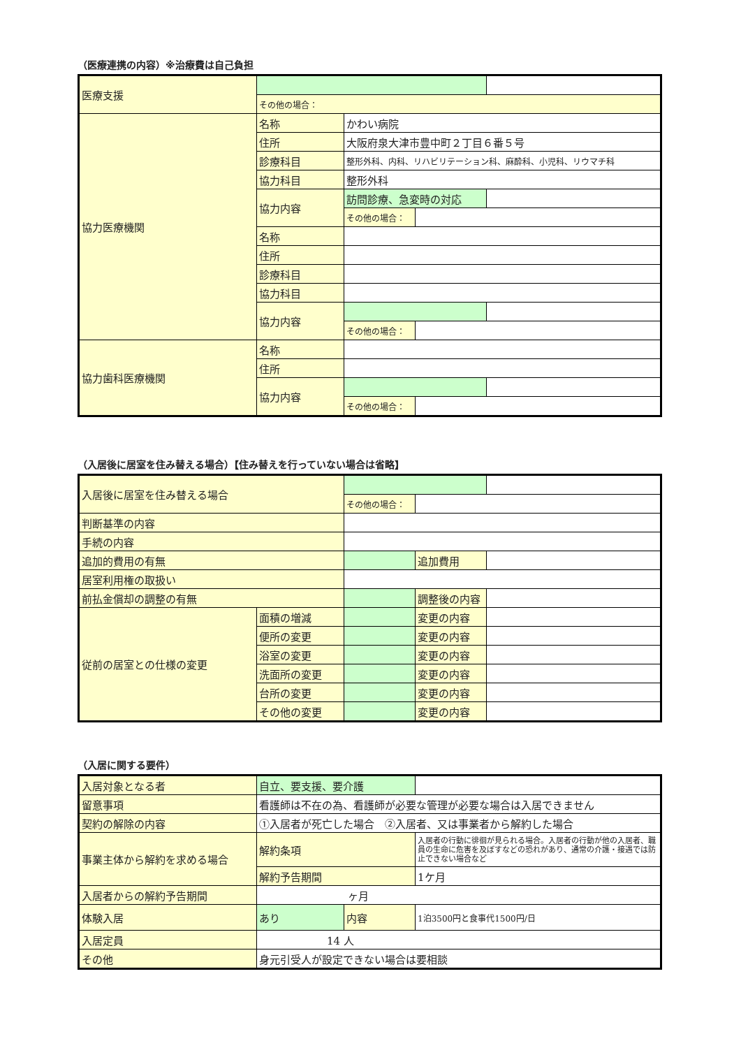（医療連携の内容）※治療費は自己負担
| 医療支援 | | | | |
| | その他の場合： | | | |
| 協力医療機関 | 名称 | かわい病院 | | |
| | 住所 | 大阪府泉大津市豊中町２丁目６番５号 | | |
| | 診療科目 | 整形外科、内科、リハビリテーション科、麻酔科、小児科、リウマチ科 | | |
| | 協力科目 | 整形外科 | | |
| | 協力内容 | 訪問診療、急変時の対応 | | |
| | | その他の場合： | | |
| | 名称 | | | |
| | 住所 | | | |
| | 診療科目 | | | |
| | 協力科目 | | | |
| | 協力内容 | | | |
| | | その他の場合： | | |
| 協力歯科医療機関 | 名称 | | | |
| | 住所 | | | |
| | 協力内容 | | | |
| | | その他の場合： | | |
（入居後に居室を住み替える場合）【住み替えを行っていない場合は省略】
| 入居後に居室を住み替える場合 | | | | |
| | | その他の場合： | | |
| 判断基準の内容 | | | | |
| 手続の内容 | | | | |
| 追加的費用の有無 | | | 追加費用 | |
| 居室利用権の取扱い | | | | |
| 前払金償却の調整の有無 | | | 調整後の内容 | |
| 従前の居室との仕様の変更 | 面積の増減 | | 変更の内容 | |
| | 便所の変更 | | 変更の内容 | |
| | 浴室の変更 | | 変更の内容 | |
| | 洗面所の変更 | | 変更の内容 | |
| | 台所の変更 | | 変更の内容 | |
| | その他の変更 | | 変更の内容 | |
（入居に関する要件）
| 入居対象となる者 | 自立、要支援、要介護 | | |
| 留意事項 | 看護師は不在の為、看護師が必要な管理が必要な場合は入居できません | | |
| 契約の解除の内容 | ①入居者が死亡した場合 ②入居者、又は事業者から解約した場合 | | |
| 事業主体から解約を求める場合 | 解約条項 | | 入居者の行動に徘徊が見られる場合。入居者の行動が他の入居者、職員の生命に危害を及ぼすなどの恐れがあり、通常の介護・接遇では防止できない場合など |
| | 解約予告期間 | | 1ケ月 |
| 入居者からの解約予告期間 | ヶ月 | | |
| 体験入居 | あり | 内容 | 1泊3500円と食事代1500円/日 |
| 入居定員 | 14 人 | | |
| その他 | 身元引受人が設定できない場合は要相談 | | |